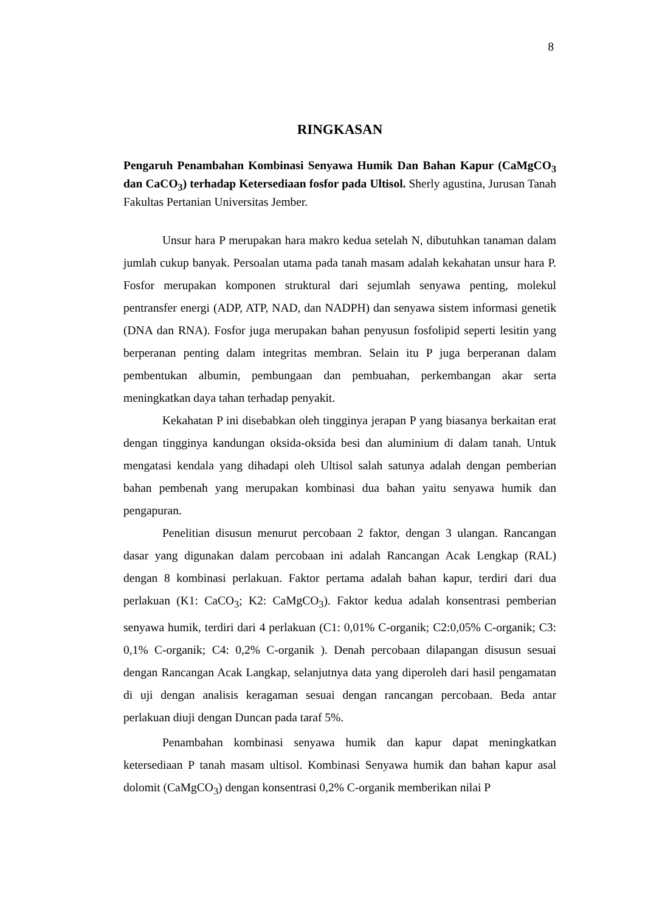8
RINGKASAN
Pengaruh Penambahan Kombinasi Senyawa Humik Dan Bahan Kapur (CaMgCO<sub>3</sub> dan CaCO<sub>3</sub>) terhadap Ketersediaan fosfor pada Ultisol. Sherly agustina, Jurusan Tanah Fakultas Pertanian Universitas Jember.
Unsur hara P merupakan hara makro kedua setelah N, dibutuhkan tanaman dalam jumlah cukup banyak. Persoalan utama pada tanah masam adalah kekahatan unsur hara P. Fosfor merupakan komponen struktural dari sejumlah senyawa penting, molekul pentransfer energi (ADP, ATP, NAD, dan NADPH) dan senyawa sistem informasi genetik (DNA dan RNA). Fosfor juga merupakan bahan penyusun fosfolipid seperti lesitin yang berperanan penting dalam integritas membran. Selain itu P juga berperanan dalam pembentukan albumin, pembungaan dan pembuahan, perkembangan akar serta meningkatkan daya tahan terhadap penyakit.
Kekahatan P ini disebabkan oleh tingginya jerapan P yang biasanya berkaitan erat dengan tingginya kandungan oksida-oksida besi dan aluminium di dalam tanah. Untuk mengatasi kendala yang dihadapi oleh Ultisol salah satunya adalah dengan pemberian bahan pembenah yang merupakan kombinasi dua bahan yaitu senyawa humik dan pengapuran.
Penelitian disusun menurut percobaan 2 faktor, dengan 3 ulangan. Rancangan dasar yang digunakan dalam percobaan ini adalah Rancangan Acak Lengkap (RAL) dengan 8 kombinasi perlakuan. Faktor pertama adalah bahan kapur, terdiri dari dua perlakuan (K1: CaCO<sub>3</sub>; K2: CaMgCO<sub>3</sub>). Faktor kedua adalah konsentrasi pemberian senyawa humik, terdiri dari 4 perlakuan (C1: 0,01% C-organik; C2:0,05% C-organik; C3: 0,1% C-organik; C4: 0,2% C-organik ). Denah percobaan dilapangan disusun sesuai dengan Rancangan Acak Langkap, selanjutnya data yang diperoleh dari hasil pengamatan di uji dengan analisis keragaman sesuai dengan rancangan percobaan. Beda antar perlakuan diuji dengan Duncan pada taraf 5%.
Penambahan kombinasi senyawa humik dan kapur dapat meningkatkan ketersediaan P tanah masam ultisol. Kombinasi Senyawa humik dan bahan kapur asal dolomit (CaMgCO<sub>3</sub>) dengan konsentrasi 0,2% C-organik memberikan nilai P